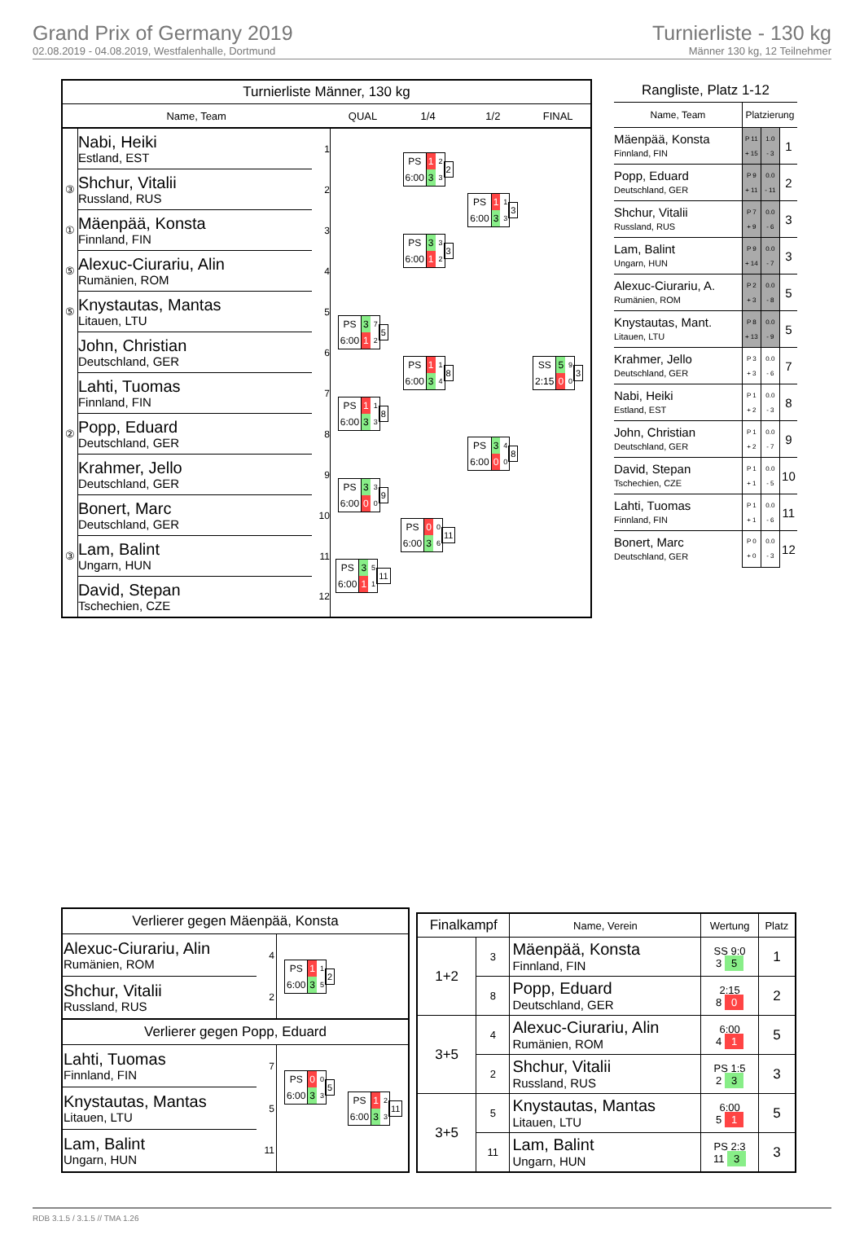Grand Prix of Germany 2019
02.08.2019 - 04.08.2019, Westfalenhalle, Dortmund
Turnierliste - 130 kg
Männer 130 kg, 12 Teilnehmer
| Turnierliste Männer, 130 kg | | | | | | |
| Name, Team | | | QUAL | 1/4 | 1/2 | FINAL |
| | Nabi, Heiki Estland, EST | 1 | | / PS / 1 / 2 / / 6:00 / 3 / 3 / 2 | / PS / 1 / 1 / / 6:00 / 3 / 3 / 3 | / SS / 5 / 9 / / 2:15 / 0 / 0 / 3 |
| ③ | Shchur, Vitalii Russland, RUS | 2 | | | | |
| ① | Mäenpää, Konsta Finnland, FIN | 3 | | / PS / 3 / 3 / / 6:00 / 1 / 2 / 3 | | |
| ⑤ | Alexuc-Ciurariu, Alin Rumänien, ROM | 4 | | | | |
| ⑤ | Knystautas, Mantas Litauen, LTU | 5 | / PS / 3 / 7 / / 6:00 / 1 / 2 / 5 | / PS / 1 / 1 / / 6:00 / 3 / 4 / 8 | / PS / 3 / 4 / / 6:00 / 0 / 0 / 8 | |
| | John, Christian Deutschland, GER | 6 | | | | |
| | Lahti, Tuomas Finnland, FIN | 7 | / PS / 1 / 1 / / 6:00 / 3 / 3 / 8 | | | |
| ② | Popp, Eduard Deutschland, GER | 8 | | | | |
| | Krahmer, Jello Deutschland, GER | 9 | / PS / 3 / 3 / / 6:00 / 0 / 0 / 9 | / PS / 0 / 0 / / 6:00 / 3 / 6 / 11 | | |
| | Bonert, Marc Deutschland, GER | 10 | | | | |
| ③ | Lam, Balint Ungarn, HUN | 11 | / PS / 3 / 5 / / 6:00 / 1 / 1 / 11 | | | |
| | David, Stepan Tschechien, CZE | 12 | | | | |
| Rangliste, Platz 1-12 | | | |
| Name, Team | Platzierung | | |
| Mäenpää, Konsta Finnland, FIN | P 11 + 15 | 1.0 - 3 | 1 |
| Popp, Eduard Deutschland, GER | P 9 + 11 | 0.0 - 11 | 2 |
| Shchur, Vitalii Russland, RUS | P 7 + 9 | 0.0 - 6 | 3 |
| Lam, Balint Ungarn, HUN | P 9 + 14 | 0.0 - 7 | 3 |
| Alexuc-Ciurariu, A. Rumänien, ROM | P 2 + 3 | 0.0 - 8 | 5 |
| Knystautas, Mant. Litauen, LTU | P 8 + 13 | 0.0 - 9 | 5 |
| Krahmer, Jello Deutschland, GER | P 3 + 3 | 0.0 - 6 | 7 |
| Nabi, Heiki Estland, EST | P 1 + 2 | 0.0 - 3 | 8 |
| John, Christian Deutschland, GER | P 1 + 2 | 0.0 - 7 | 9 |
| David, Stepan Tschechien, CZE | P 1 + 1 | 0.0 - 5 | 10 |
| Lahti, Tuomas Finnland, FIN | P 1 + 1 | 0.0 - 6 | 11 |
| Bonert, Marc Deutschland, GER | P 0 + 0 | 0.0 - 3 | 12 |
| Verlierer gegen Mäenpää, Konsta | | | |
| Alexuc-Ciurariu, Alin Rumänien, ROM | 4 | / PS / 1 / 1 / / 6:00 / 3 / 5 / 2 | |
| Shchur, Vitalii Russland, RUS | 2 | | |
| Verlierer gegen Popp, Eduard | | | |
| Lahti, Tuomas Finnland, FIN | 7 | / PS / 0 / 0 / / 6:00 / 3 / 3 / 5 | / PS / 1 / 2 / / 6:00 / 3 / 3 / 11 |
| Knystautas, Mantas Litauen, LTU | 5 | | |
| Lam, Balint Ungarn, HUN | 11 | | |
| Finalkampf | | Name, Verein | Wertung | Platz |
| --- | --- | --- | --- | --- |
| 1+2 | 3 | Mäenpää, Konsta Finnland, FIN | SS 9:0 3 5 | 1 |
| | 8 | Popp, Eduard Deutschland, GER | 2:15 8 0 | 2 |
| 3+5 | 4 | Alexuc-Ciurariu, Alin Rumänien, ROM | 6:00 4 1 | 5 |
| | 2 | Shchur, Vitalii Russland, RUS | PS 1:5 2 3 | 3 |
| 3+5 | 5 | Knystautas, Mantas Litauen, LTU | 6:00 5 1 | 5 |
| | 11 | Lam, Balint Ungarn, HUN | PS 2:3 11 3 | 3 |
RDB 3.1.5 / 3.1.5 // TMA 1.26